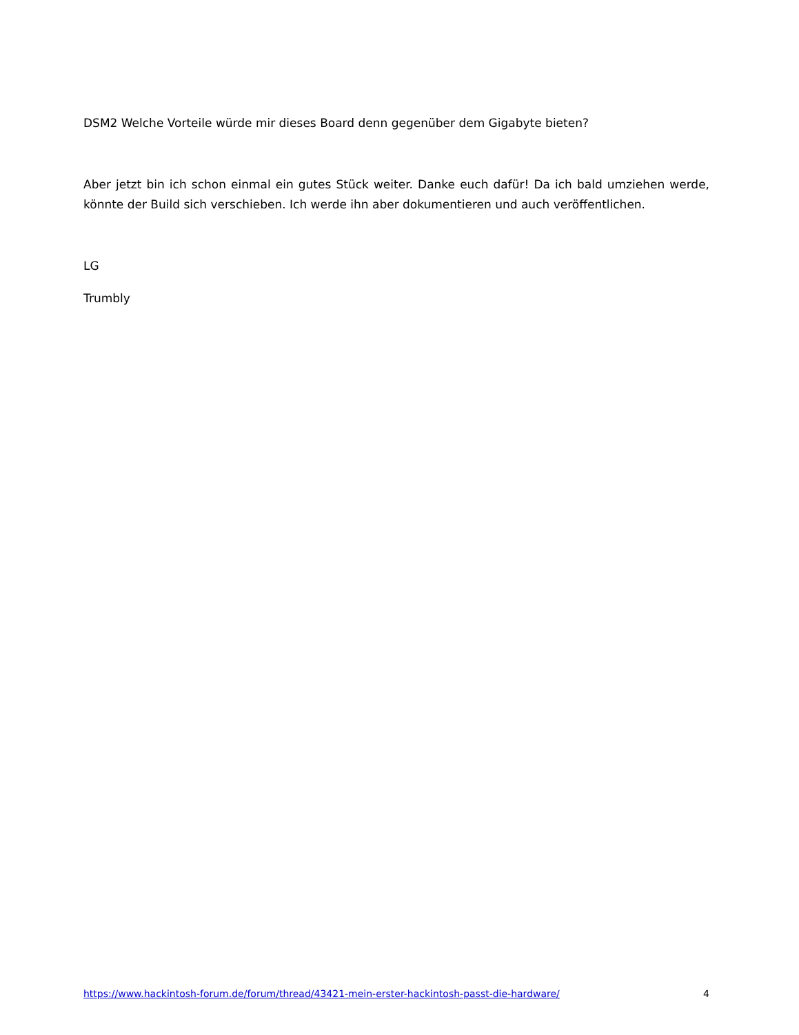DSM2 Welche Vorteile würde mir dieses Board denn gegenüber dem Gigabyte bieten?
Aber jetzt bin ich schon einmal ein gutes Stück weiter. Danke euch dafür! Da ich bald umziehen werde, könnte der Build sich verschieben. Ich werde ihn aber dokumentieren und auch veröffentlichen.
LG
Trumbly
https://www.hackintosh-forum.de/forum/thread/43421-mein-erster-hackintosh-passt-die-hardware/ 4